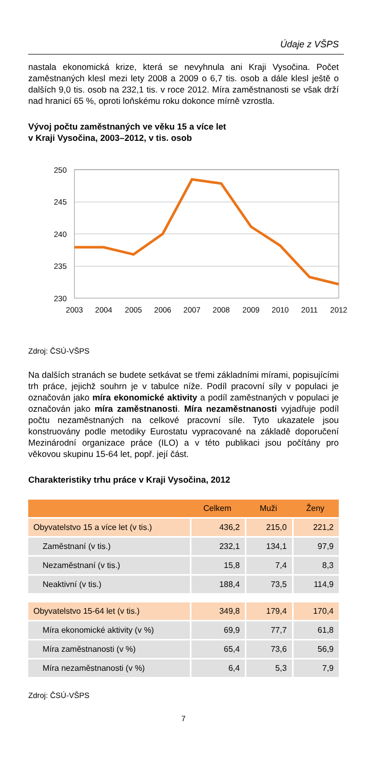Údaje z VŠPS
nastala ekonomická krize, která se nevyhnula ani Kraji Vysočina. Počet zaměstnaných klesl mezi lety 2008 a 2009 o 6,7 tis. osob a dále klesl ještě o dalších 9,0 tis. osob na 232,1 tis. v roce 2012. Míra zaměstnanosti se však drží nad hranicí 65 %, oproti loňskému roku dokonce mírně vzrostla.
Vývoj počtu zaměstnaných ve věku 15 a více let
v Kraji Vysočina, 2003–2012, v tis. osob
250
245
240
235
230
2003
2004
2005
2006
2007
2008
2009
2010
2011
2012
Zdroj: ČSÚ-VŠPS
Na dalších stranách se budete setkávat se třemi základními mírami, popisujícími trh práce, jejichž souhrn je v tabulce níže. Podíl pracovní síly v populaci je označován jako míra ekonomické aktivity a podíl zaměstnaných v populaci je označován jako míra zaměstnanosti. Míra nezaměstnanosti vyjadřuje podíl počtu nezaměstnaných na celkové pracovní síle. Tyto ukazatele jsou konstruovány podle metodiky Eurostatu vypracované na základě doporučení Mezinárodní organizace práce (ILO) a v této publikaci jsou počítány pro věkovou skupinu 15-64 let, popř. její část.
Charakteristiky trhu práce v Kraji Vysočina, 2012
| | Celkem | Muži | Ženy |
| --- | --- | --- | --- |
| Obyvatelstvo 15 a více let (v tis.) | 436,2 | 215,0 | 221,2 |
| Zaměstnaní (v tis.) | 232,1 | 134,1 | 97,9 |
| Nezaměstnaní (v tis.) | 15,8 | 7,4 | 8,3 |
| Neaktivní (v tis.) | 188,4 | 73,5 | 114,9 |
| Obyvatelstvo 15-64 let (v tis.) | 349,8 | 179,4 | 170,4 |
| Míra ekonomické aktivity (v %) | 69,9 | 77,7 | 61,8 |
| Míra zaměstnanosti (v %) | 65,4 | 73,6 | 56,9 |
| Míra nezaměstnanosti (v %) | 6,4 | 5,3 | 7,9 |
Zdroj: ČSÚ-VŠPS
7